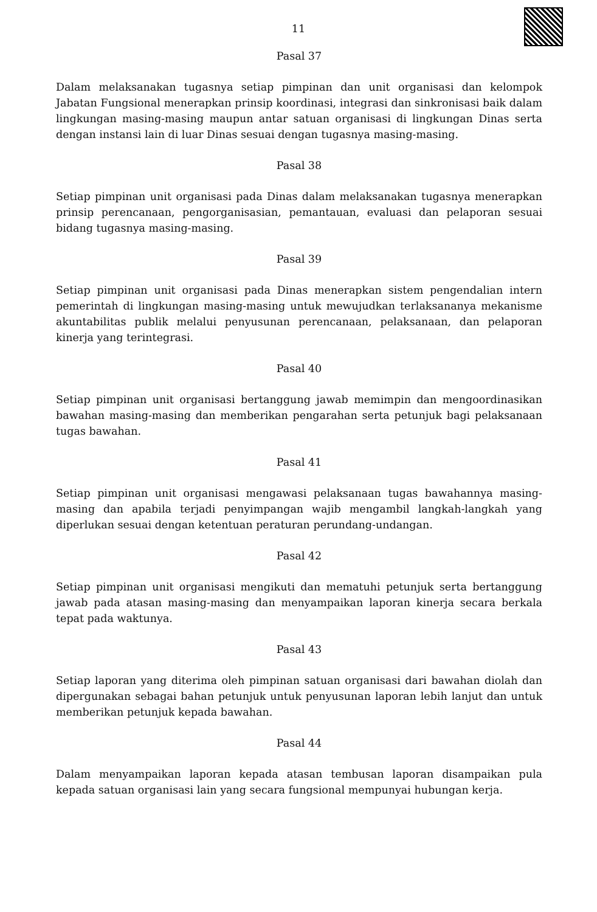11
Pasal 37
Dalam melaksanakan tugasnya setiap pimpinan dan unit organisasi dan kelompok Jabatan Fungsional menerapkan prinsip koordinasi, integrasi dan sinkronisasi baik dalam lingkungan masing-masing maupun antar satuan organisasi di lingkungan Dinas serta dengan instansi lain di luar Dinas sesuai dengan tugasnya masing-masing.
Pasal 38
Setiap pimpinan unit organisasi pada Dinas dalam melaksanakan tugasnya menerapkan prinsip perencanaan, pengorganisasian, pemantauan, evaluasi dan pelaporan sesuai bidang tugasnya masing-masing.
Pasal 39
Setiap pimpinan unit organisasi pada Dinas menerapkan sistem pengendalian intern pemerintah di lingkungan masing-masing untuk mewujudkan terlaksananya mekanisme akuntabilitas publik melalui penyusunan perencanaan, pelaksanaan, dan pelaporan kinerja yang terintegrasi.
Pasal 40
Setiap pimpinan unit organisasi bertanggung jawab memimpin dan mengoordinasikan bawahan masing-masing dan memberikan pengarahan serta petunjuk bagi pelaksanaan tugas bawahan.
Pasal 41
Setiap pimpinan unit organisasi mengawasi pelaksanaan tugas bawahannya masing-masing dan apabila terjadi penyimpangan wajib mengambil langkah-langkah yang diperlukan sesuai dengan ketentuan peraturan perundang-undangan.
Pasal 42
Setiap pimpinan unit organisasi mengikuti dan mematuhi petunjuk serta bertanggung jawab pada atasan masing-masing dan menyampaikan laporan kinerja secara berkala tepat pada waktunya.
Pasal 43
Setiap laporan yang diterima oleh pimpinan satuan organisasi dari bawahan diolah dan dipergunakan sebagai bahan petunjuk untuk penyusunan laporan lebih lanjut dan untuk memberikan petunjuk kepada bawahan.
Pasal 44
Dalam menyampaikan laporan kepada atasan tembusan laporan disampaikan pula kepada satuan organisasi lain yang secara fungsional mempunyai hubungan kerja.